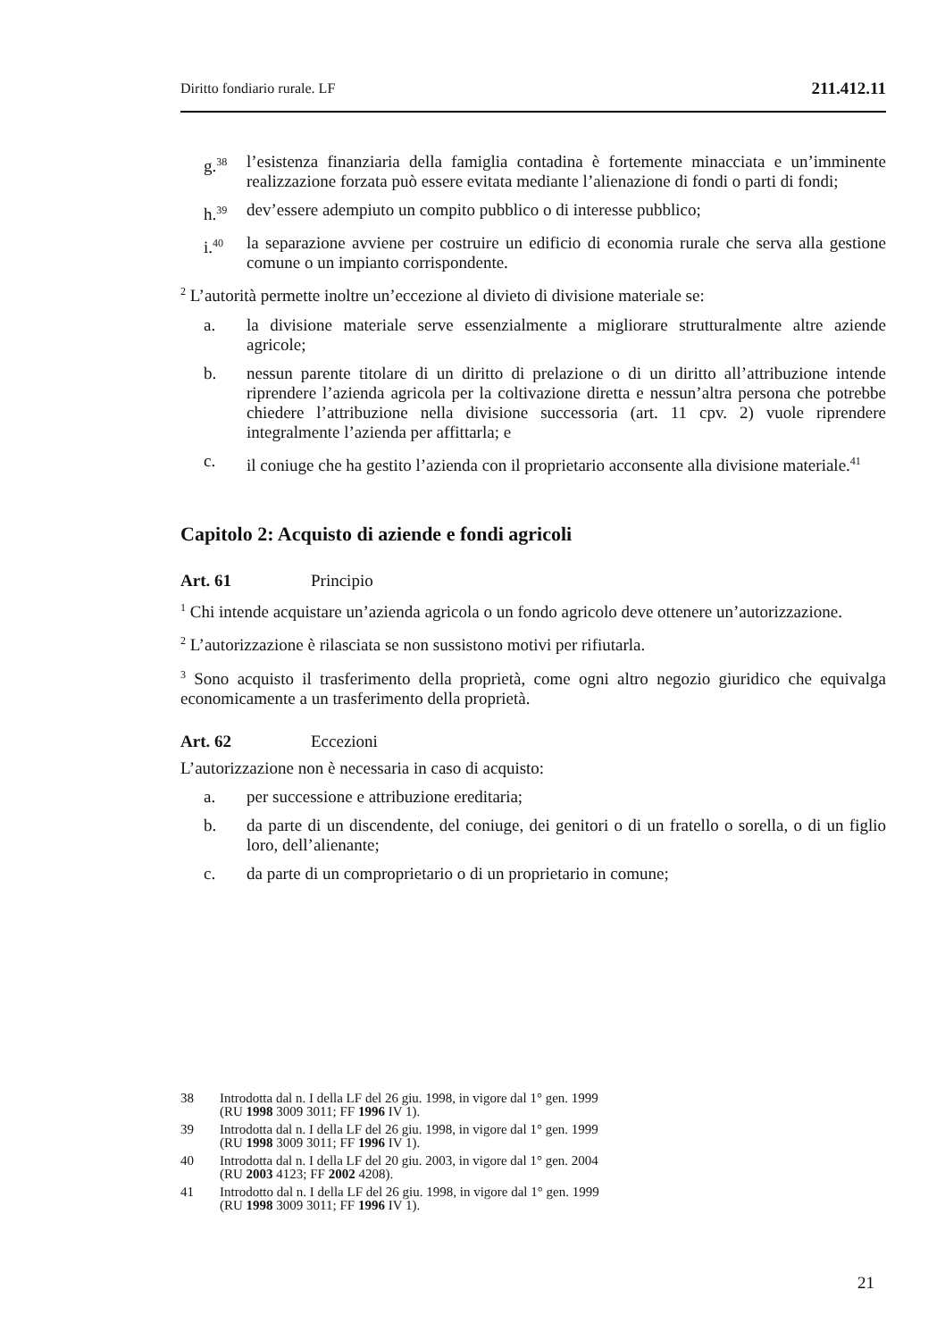Diritto fondiario rurale. LF 211.412.11
g.<sup>38</sup> l’esistenza finanziaria della famiglia contadina è fortemente minacciata e un’imminente realizzazione forzata può essere evitata mediante l’alienazione di fondi o parti di fondi;
h.<sup>39</sup> dev’essere adempiuto un compito pubblico o di interesse pubblico;
i.<sup>40</sup> la separazione avviene per costruire un edificio di economia rurale che serva alla gestione comune o un impianto corrispondente.
<sup>2</sup> L’autorità permette inoltre un’eccezione al divieto di divisione materiale se:
a. la divisione materiale serve essenzialmente a migliorare strutturalmente altre aziende agricole;
b. nessun parente titolare di un diritto di prelazione o di un diritto all’attribuzione intende riprendere l’azienda agricola per la coltivazione diretta e nessun’altra persona che potrebbe chiedere l’attribuzione nella divisione successoria (art. 11 cpv. 2) vuole riprendere integralmente l’azienda per affittarla; e
c. il coniuge che ha gestito l’azienda con il proprietario acconsente alla divisione materiale.<sup>41</sup>
Capitolo 2: Acquisto di aziende e fondi agricoli
Art. 61 Principio
<sup>1</sup> Chi intende acquistare un’azienda agricola o un fondo agricolo deve ottenere un’autorizzazione.
<sup>2</sup> L’autorizzazione è rilasciata se non sussistono motivi per rifiutarla.
<sup>3</sup> Sono acquisto il trasferimento della proprietà, come ogni altro negozio giuridico che equivalga economicamente a un trasferimento della proprietà.
Art. 62 Eccezioni
L’autorizzazione non è necessaria in caso di acquisto:
a. per successione e attribuzione ereditaria;
b. da parte di un discendente, del coniuge, dei genitori o di un fratello o sorella, o di un figlio loro, dell’alienante;
c. da parte di un comproprietario o di un proprietario in comune;
38 Introdotta dal n. I della LF del 26 giu. 1998, in vigore dal 1° gen. 1999
(RU 1998 3009 3011; FF 1996 IV 1).
39 Introdotta dal n. I della LF del 26 giu. 1998, in vigore dal 1° gen. 1999
(RU 1998 3009 3011; FF 1996 IV 1).
40 Introdotta dal n. I della LF del 20 giu. 2003, in vigore dal 1° gen. 2004
(RU 2003 4123; FF 2002 4208).
41 Introdotto dal n. I della LF del 26 giu. 1998, in vigore dal 1° gen. 1999
(RU 1998 3009 3011; FF 1996 IV 1).
21